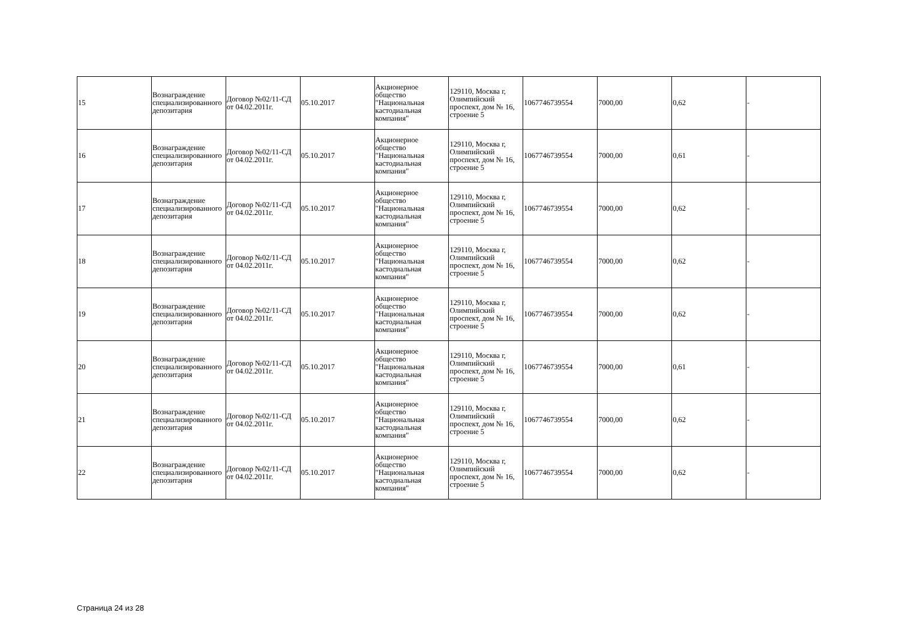| 15 | Вознаграждение специализированного депозитария | Договор №02/11-СД от 04.02.2011г. | 05.10.2017 | Акционерное общество "Национальная кастодиальная компания" | 129110, Москва г, Олимпийский проспект, дом № 16, строение 5 | 1067746739554 | 7000,00 | 0,62 | - |
| 16 | Вознаграждение специализированного депозитария | Договор №02/11-СД от 04.02.2011г. | 05.10.2017 | Акционерное общество "Национальная кастодиальная компания" | 129110, Москва г, Олимпийский проспект, дом № 16, строение 5 | 1067746739554 | 7000,00 | 0,61 | - |
| 17 | Вознаграждение специализированного депозитария | Договор №02/11-СД от 04.02.2011г. | 05.10.2017 | Акционерное общество "Национальная кастодиальная компания" | 129110, Москва г, Олимпийский проспект, дом № 16, строение 5 | 1067746739554 | 7000,00 | 0,62 | - |
| 18 | Вознаграждение специализированного депозитария | Договор №02/11-СД от 04.02.2011г. | 05.10.2017 | Акционерное общество "Национальная кастодиальная компания" | 129110, Москва г, Олимпийский проспект, дом № 16, строение 5 | 1067746739554 | 7000,00 | 0,62 | - |
| 19 | Вознаграждение специализированного депозитария | Договор №02/11-СД от 04.02.2011г. | 05.10.2017 | Акционерное общество "Национальная кастодиальная компания" | 129110, Москва г, Олимпийский проспект, дом № 16, строение 5 | 1067746739554 | 7000,00 | 0,62 | - |
| 20 | Вознаграждение специализированного депозитария | Договор №02/11-СД от 04.02.2011г. | 05.10.2017 | Акционерное общество "Национальная кастодиальная компания" | 129110, Москва г, Олимпийский проспект, дом № 16, строение 5 | 1067746739554 | 7000,00 | 0,61 | - |
| 21 | Вознаграждение специализированного депозитария | Договор №02/11-СД от 04.02.2011г. | 05.10.2017 | Акционерное общество "Национальная кастодиальная компания" | 129110, Москва г, Олимпийский проспект, дом № 16, строение 5 | 1067746739554 | 7000,00 | 0,62 | - |
| 22 | Вознаграждение специализированного депозитария | Договор №02/11-СД от 04.02.2011г. | 05.10.2017 | Акционерное общество "Национальная кастодиальная компания" | 129110, Москва г, Олимпийский проспект, дом № 16, строение 5 | 1067746739554 | 7000,00 | 0,62 | - |
Страница 24 из 28